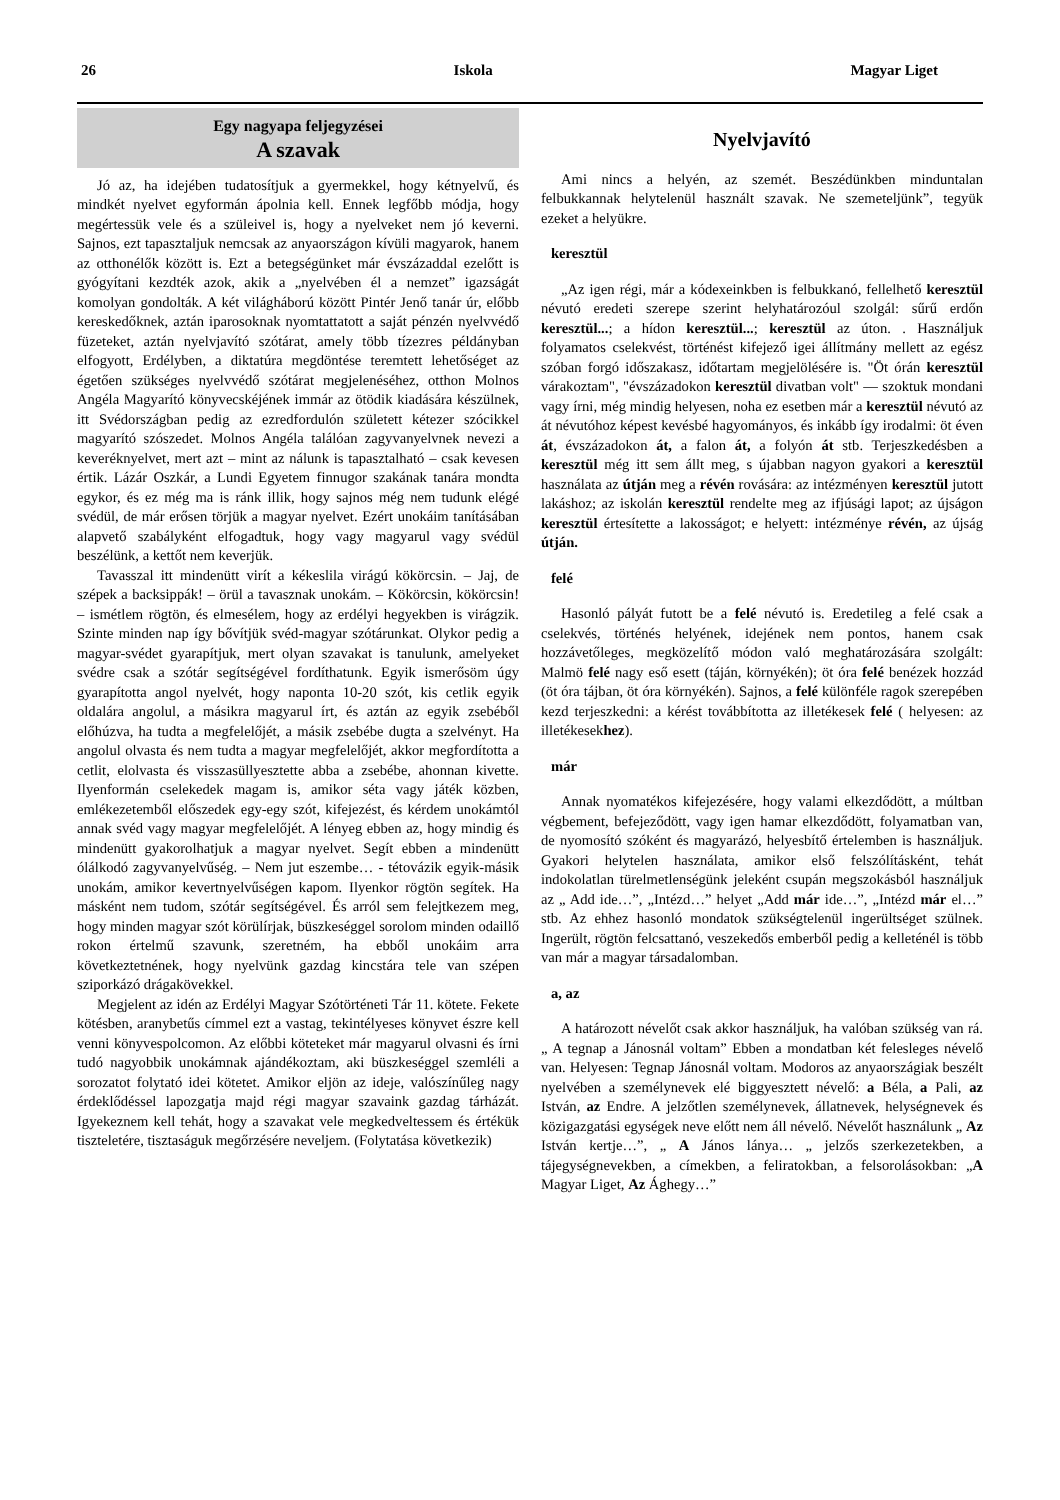26 Iskola Magyar Liget
Egy nagyapa feljegyzései
A szavak
Jó az, ha idejében tudatosítjuk a gyermekkel, hogy kétnyelvű, és mindkét nyelvet egyformán ápolnia kell. Ennek legfőbb módja, hogy megértessük vele és a szüleivel is, hogy a nyelveket nem jó keverni. Sajnos, ezt tapasztaljuk nemcsak az anyaországon kívüli magyarok, hanem az otthonélők között is. Ezt a betegségünket már évszázaddal ezelőtt is gyógyítani kezdték azok, akik a „nyelvében él a nemzet” igazságát komolyan gondolták. A két világháború között Pintér Jenő tanár úr, előbb kereskedőknek, aztán iparosoknak nyomtattatott a saját pénzén nyelvvédő füzeteket, aztán nyelvjavító szótárat, amely több tízezres példányban elfogyott, Erdélyben, a diktatúra megdöntése teremtett lehetőséget az égetően szükséges nyelvvédő szótárat megjelenéséhez, otthon Molnos Angéla Magyarító könyvecskéjének immár az ötödik kiadására készülnek, itt Svédországban pedig az ezredfordulón született kétezer szócikkel magyarító szószedet. Molnos Angéla találóan zagyvanyelvnek nevezi a keveréknyelvet, mert azt – mint az nálunk is tapasztalható – csak kevesen értik. Lázár Oszkár, a Lundi Egyetem finnugor szakának tanára mondta egykor, és ez még ma is ránk illik, hogy sajnos még nem tudunk elégé svédül, de már erősen törjük a magyar nyelvet. Ezért unokáim tanításában alapvető szabályként elfogadtuk, hogy vagy magyarul vagy svédül beszélünk, a kettőt nem keverjük.
Tavasszal itt mindenütt virít a kékeslila virágú kökörcsin. – Jaj, de szépek a backsippák! – örül a tavasznak unokám. – Kökörcsin, kökörcsin! – ismétlem rögtön, és elmesélem, hogy az erdélyi hegyekben is virágzik. Szinte minden nap így bővítjük svéd-magyar szótárunkat. Olykor pedig a magyar-svédet gyarapítjuk, mert olyan szavakat is tanulunk, amelyeket svédre csak a szótár segítségével fordíthatunk. Egyik ismerősöm úgy gyarapította angol nyelvét, hogy naponta 10-20 szót, kis cetlik egyik oldalára angolul, a másikra magyarul írt, és aztán az egyik zsebéből előhúzva, ha tudta a megfelelőjét, a másik zsebébe dugta a szelvényt. Ha angolul olvasta és nem tudta a magyar megfelelőjét, akkor megfordította a cetlit, elolvasta és visszasüllyesztette abba a zsebébe, ahonnan kivette. Ilyenformán cselekedek magam is, amikor séta vagy játék közben, emlékezetemből előszedek egy-egy szót, kifejezést, és kérdem unokámtól annak svéd vagy magyar megfelelőjét. A lényeg ebben az, hogy mindig és mindenütt gyakorolhatjuk a magyar nyelvet. Segít ebben a mindenütt ólálkodó zagyvanyelvűség. – Nem jut eszembe… - tétovázik egyik-másik unokám, amikor kevertnyelvűségen kapom. Ilyenkor rögtön segítek. Ha másként nem tudom, szótár segítségével. És arról sem felejtkezem meg, hogy minden magyar szót körülírjak, büszkeséggel sorolom minden odaillő rokon értelmű szavunk, szeretném, ha ebből unokáim arra következtetnének, hogy nyelvünk gazdag kincstára tele van szépen sziporkázó drágakövekkel.
Megjelent az idén az Erdélyi Magyar Szótörténeti Tár 11. kötete. Fekete kötésben, aranybetűs címmel ezt a vastag, tekintélyeses könyvet észre kell venni könyvespolcomon. Az előbbi köteteket már magyarul olvasni és írni tudó nagyobbik unokámnak ajándékoztam, aki büszkeséggel szemléli a sorozatot folytató idei kötetet. Amikor eljön az ideje, valószínűleg nagy érdeklődéssel lapozgatja majd régi magyar szavaink gazdag tárházát. Igyekeznem kell tehát, hogy a szavakat vele megkedveltessem és értékük tiszteletére, tisztaságuk megőrzésére neveljem. (Folytatása következik)
Nyelvjavító
Ami nincs a helyén, az szemét. Beszédünkben minduntalan felbukkannak helytelenül használt szavak. Ne szemeteljünk”, tegyük ezeket a helyükre.
keresztül
„Az igen régi, már a kódexeinkben is felbukkanó, fellelhető keresztül névutó eredeti szerepe szerint helyhatározóul szolgál: sűrű erdőn keresztül...; a hídon keresztül...; keresztül az úton. . Használjuk folyamatos cselekvést, történést kifejező igei állítmány mellett az egész szóban forgó időszakasz, időtartam megjelölésére is. "Öt órán keresztül várakoztam", "évszázadokon keresztül divatban volt" — szoktuk mondani vagy írni, még mindig helyesen, noha ez esetben már a keresztül névutó az át névutóhoz képest kevésbé hagyományos, és inkább így irodalmi: öt éven át, évszázadokon át, a falon át, a folyón át stb. Terjeszkedésben a keresztül még itt sem állt meg, s újabban nagyon gyakori a keresztül használata az útján meg a révén rovására: az intézményen keresztül jutott lakáshoz; az iskolán keresztül rendelte meg az ifjúsági lapot; az újságon keresztül értesítette a lakosságot; e helyett: intézménye révén, az újság útján.
felé
Hasonló pályát futott be a felé névutó is. Eredetileg a felé csak a cselekvés, történés helyének, idejének nem pontos, hanem csak hozzávetőleges, megközelítő módon való meghatározására szolgált: Malmö felé nagy eső esett (táján, környékén); öt óra felé benézek hozzád (öt óra tájban, öt óra környékén). Sajnos, a felé különféle ragok szerepében kezd terjeszkedni: a kérést továbbította az illetékesek felé ( helyesen: az illetékesekhez).
már
Annak nyomatékos kifejezésére, hogy valami elkezdődött, a múltban végbement, befejeződött, vagy igen hamar elkezdődött, folyamatban van, de nyomosító szóként és magyarázó, helyesbítő értelemben is használjuk. Gyakori helytelen használata, amikor első felszólításként, tehát indokolatlan türelmetlenségünk jeleként csupán megszokásból használjuk az „ Add ide…”, „Intézd…” helyet „Add már ide…”, „Intézd már el…” stb. Az ehhez hasonló mondatok szükségtelenül ingerültséget szülnek. Ingerült, rögtön felcsattanó, veszekedős emberből pedig a kelleténél is több van már a magyar társadalomban.
a, az
A határozott névelőt csak akkor használjuk, ha valóban szükség van rá. „ A tegnap a Jánosnál voltam” Ebben a mondatban két felesleges névelő van. Helyesen: Tegnap Jánosnál voltam. Modoros az anyaországiak beszélt nyelvében a személynevek elé biggyesztett névelő: a Béla, a Pali, az István, az Endre. A jelzőtlen személynevek, állatnevek, helységnevek és közigazgatási egységek neve előtt nem áll névelő. Névelőt használunk „ Az István kertje…”, „ A János lánya… „ jelzős szerkezetekben, a tájegységnevekben, a címekben, a feliratokban, a felsorolásokban: „A Magyar Liget, Az Ághegy…”